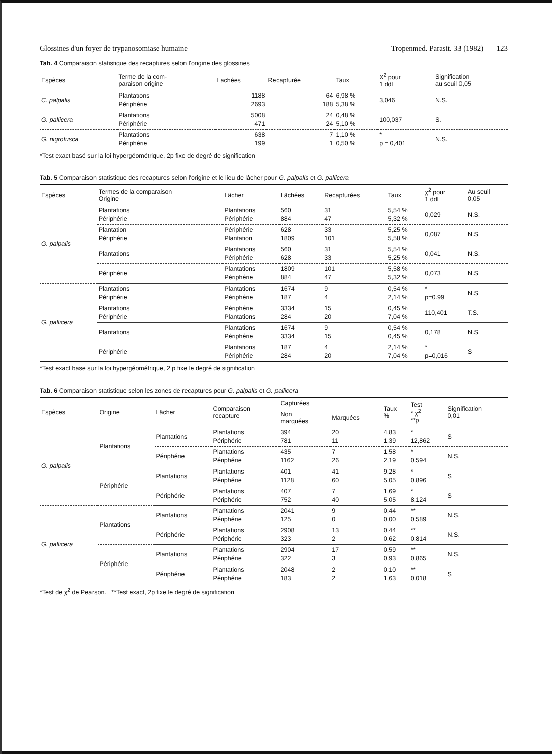Glossines d'un foyer de trypanosomiase humaine Tropenmed. Parasit. 33 (1982) 123
Tab. 4 Comparaison statistique des recaptures selon l'origine des glossines
| Espèces | Terme de la com- paraison origine | Lachées | Recapturée | Taux | X<sup>2</sup> pour 1 ddl | Signification au seuil 0,05 |
| --- | --- | --- | --- | --- | --- | --- |
| C. palpalis | Plantations Périphérie | 1188 2693 | 64 188 | 6,98 % 5,38 % | 3,046 | N.S. |
| G. pallicera | Plantations Périphérie | 5008 471 | 24 24 | 0,48 % 5,10 % | 100,037 | S. |
| G. nigrofusca | Plantations Périphérie | 638 199 | 7 1 | 1,10 % 0,50 % | * p = 0,401 | N.S. |
*Test exact basé sur la loi hypergéométrique, 2p fixe de degré de signification
Tab. 5 Comparaison statistique des recaptures selon l'origine et le lieu de lâcher pour G. palpalis et G. pallicera
| Espèces | Termes de la comparaison Origine | Lâcher | Lâchées | Recapturées | Taux | χ<sup>2</sup> pour 1 ddl | Au seuil 0,05 |
| --- | --- | --- | --- | --- | --- | --- | --- |
| G. palpalis | Plantations Périphérie | Plantations Périphérie | 560 884 | 31 47 | 5,54 % 5,32 % | 0,029 | N.S. |
| | Plantation Périphérie | Périphérie Plantation | 628 1809 | 33 101 | 5,25 % 5,58 % | 0,087 | N.S. |
| | Plantations | Plantations Périphérie | 560 628 | 31 33 | 5,54 % 5,25 % | 0,041 | N.S. |
| | Périphérie | Plantations Périphérie | 1809 884 | 101 47 | 5,58 % 5,32 % | 0,073 | N.S. |
| G. pallicera | Plantations Périphérie | Plantations Périphérie | 1674 187 | 9 4 | 0,54 % 2,14 % | * p=0.99 | N.S. |
| | Plantations Périphérie | Périphérie Plantations | 3334 284 | 15 20 | 0,45 % 7,04 % | 110,401 | T.S. |
| | Plantations | Plantations Périphérie | 1674 3334 | 9 15 | 0,54 % 0,45 % | 0,178 | N.S. |
| | Périphérie | Plantations Périphérie | 187 284 | 4 20 | 2,14 % 7,04 % | * p=0,016 | S |
*Test exact base sur la loi hypergéométrique, 2 p fixe le degré de signification
Tab. 6 Comparaison statistique selon les zones de recaptures pour G. palpalis et G. pallicera
| Espèces | Origine | Lâcher | Comparaison recapture | Capturées | | Taux % | Test * χ<sup>2</sup> **p | Signification 0,01 |
| --- | --- | --- | --- | --- | --- | --- | --- | --- |
| | | | | Non marquées | Marquées | | | |
| G. palpalis | Plantations | Plantations | Plantations Périphérie | 394 781 | 20 11 | 4,83 1,39 | * 12,862 | S |
| | | Périphérie | Plantations Périphérie | 435 1162 | 7 26 | 1,58 2,19 | * 0,594 | N.S. |
| | Périphérie | Plantations | Plantations Périphérie | 401 1128 | 41 60 | 9,28 5,05 | * 0,896 | S |
| | | Périphérie | Plantations Périphérie | 407 752 | 7 40 | 1,69 5,05 | * 8,124 | S |
| G. pallicera | Plantations | Plantations | Plantations Périphérie | 2041 125 | 9 0 | 0,44 0,00 | ** 0,589 | N.S. |
| | | Périphérie | Plantations Périphérie | 2908 323 | 13 2 | 0,44 0,62 | ** 0,814 | N.S. |
| | Périphérie | Plantations | Plantations Périphérie | 2904 322 | 17 3 | 0,59 0,93 | ** 0,865 | N.S. |
| | | Périphérie | Plantations Périphérie | 2048 183 | 2 2 | 0,10 1,63 | ** 0,018 | S |
*Test de χ<sup>2</sup> de Pearson. **Test exact, 2p fixe le degré de signification